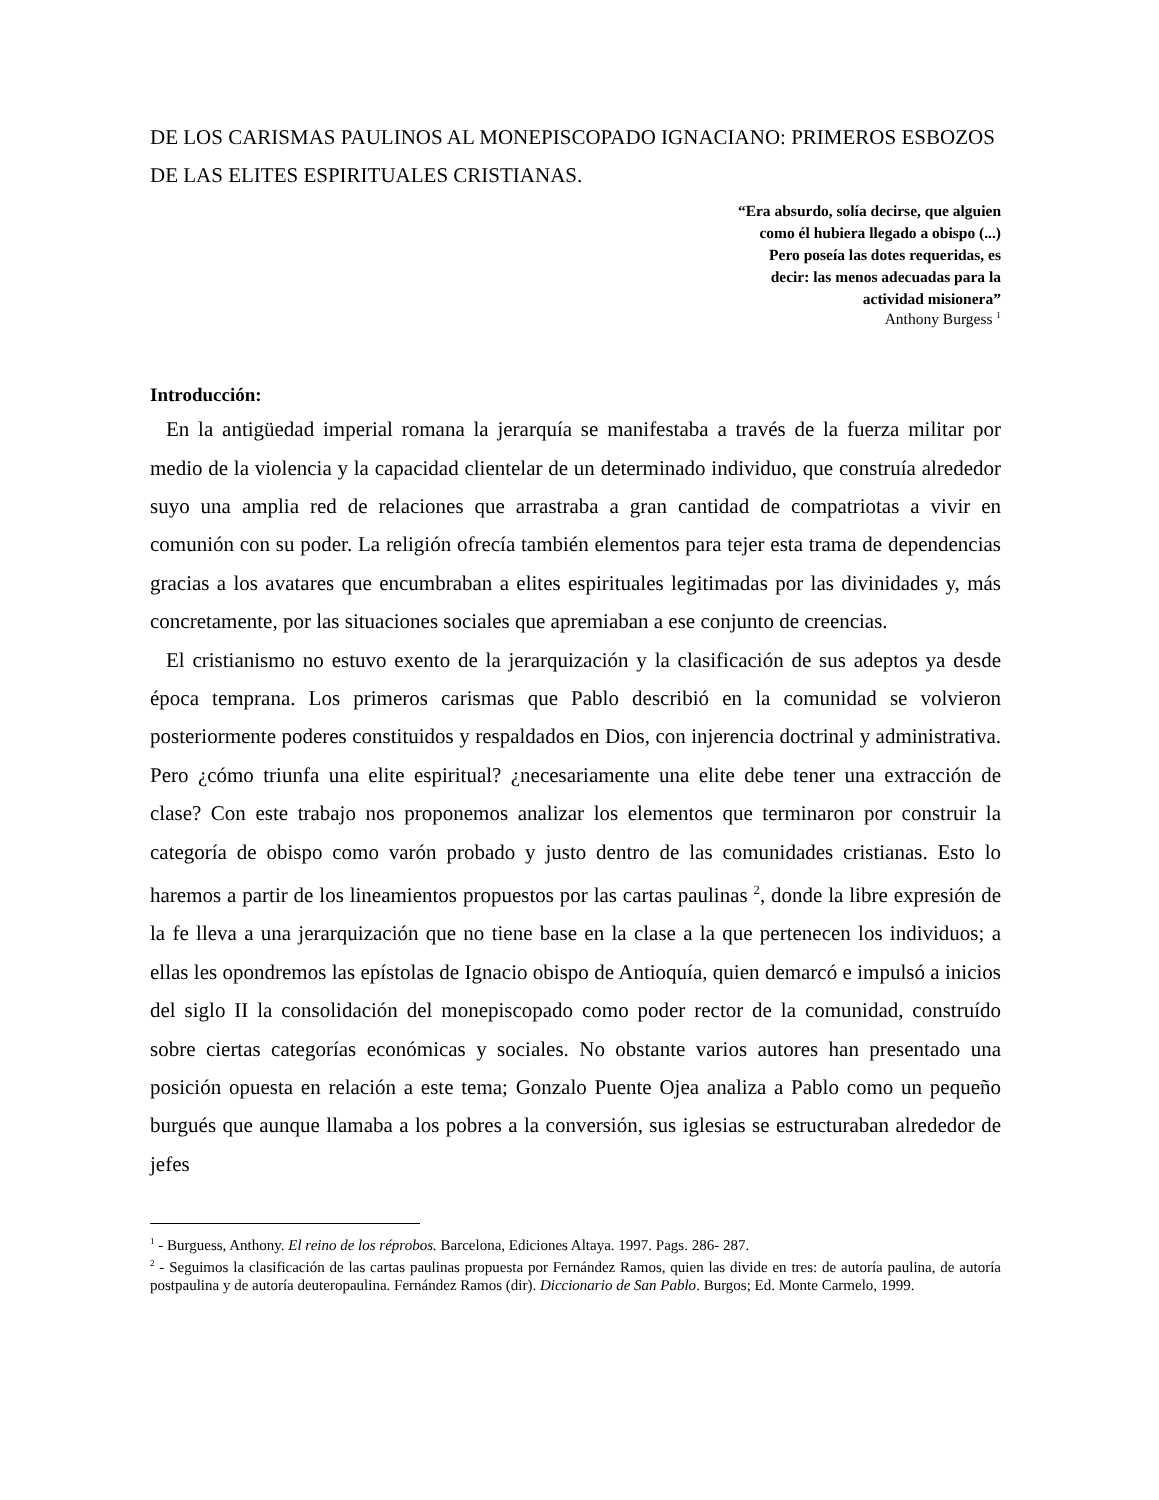DE LOS CARISMAS PAULINOS AL MONEPISCOPADO IGNACIANO: PRIMEROS ESBOZOS DE LAS ELITES ESPIRITUALES CRISTIANAS.
“Era absurdo, solía decirse, que alguien
como él hubiera llegado a obispo (...)
Pero poseía las dotes requeridas, es
decir: las menos adecuadas para la
actividad misionera”
Anthony Burgess <sup>1</sup>
Introducción:
En la antigüedad imperial romana la jerarquía se manifestaba a través de la fuerza militar por medio de la violencia y la capacidad clientelar de un determinado individuo, que construía alrededor suyo una amplia red de relaciones que arrastraba a gran cantidad de compatriotas a vivir en comunión con su poder. La religión ofrecía también elementos para tejer esta trama de dependencias gracias a los avatares que encumbraban a elites espirituales legitimadas por las divinidades y, más concretamente, por las situaciones sociales que apremiaban a ese conjunto de creencias.
El cristianismo no estuvo exento de la jerarquización y la clasificación de sus adeptos ya desde época temprana. Los primeros carismas que Pablo describió en la comunidad se volvieron posteriormente poderes constituidos y respaldados en Dios, con injerencia doctrinal y administrativa. Pero ¿cómo triunfa una elite espiritual? ¿necesariamente una elite debe tener una extracción de clase? Con este trabajo nos proponemos analizar los elementos que terminaron por construir la categoría de obispo como varón probado y justo dentro de las comunidades cristianas. Esto lo haremos a partir de los lineamientos propuestos por las cartas paulinas <sup>2</sup>, donde la libre expresión de la fe lleva a una jerarquización que no tiene base en la clase a la que pertenecen los individuos; a ellas les opondremos las epístolas de Ignacio obispo de Antioquía, quien demarcó e impulsó a inicios del siglo II la consolidación del monepiscopado como poder rector de la comunidad, construído sobre ciertas categorías económicas y sociales. No obstante varios autores han presentado una posición opuesta en relación a este tema; Gonzalo Puente Ojea analiza a Pablo como un pequeño burgués que aunque llamaba a los pobres a la conversión, sus iglesias se estructuraban alrededor de jefes
<sup>1</sup> - Burguess, Anthony. El reino de los réprobos. Barcelona, Ediciones Altaya. 1997. Pags. 286- 287.
<sup>2</sup> - Seguimos la clasificación de las cartas paulinas propuesta por Fernández Ramos, quien las divide en tres: de autoría paulina, de autoría postpaulina y de autoría deuteropaulina. Fernández Ramos (dir). Diccionario de San Pablo. Burgos; Ed. Monte Carmelo, 1999.